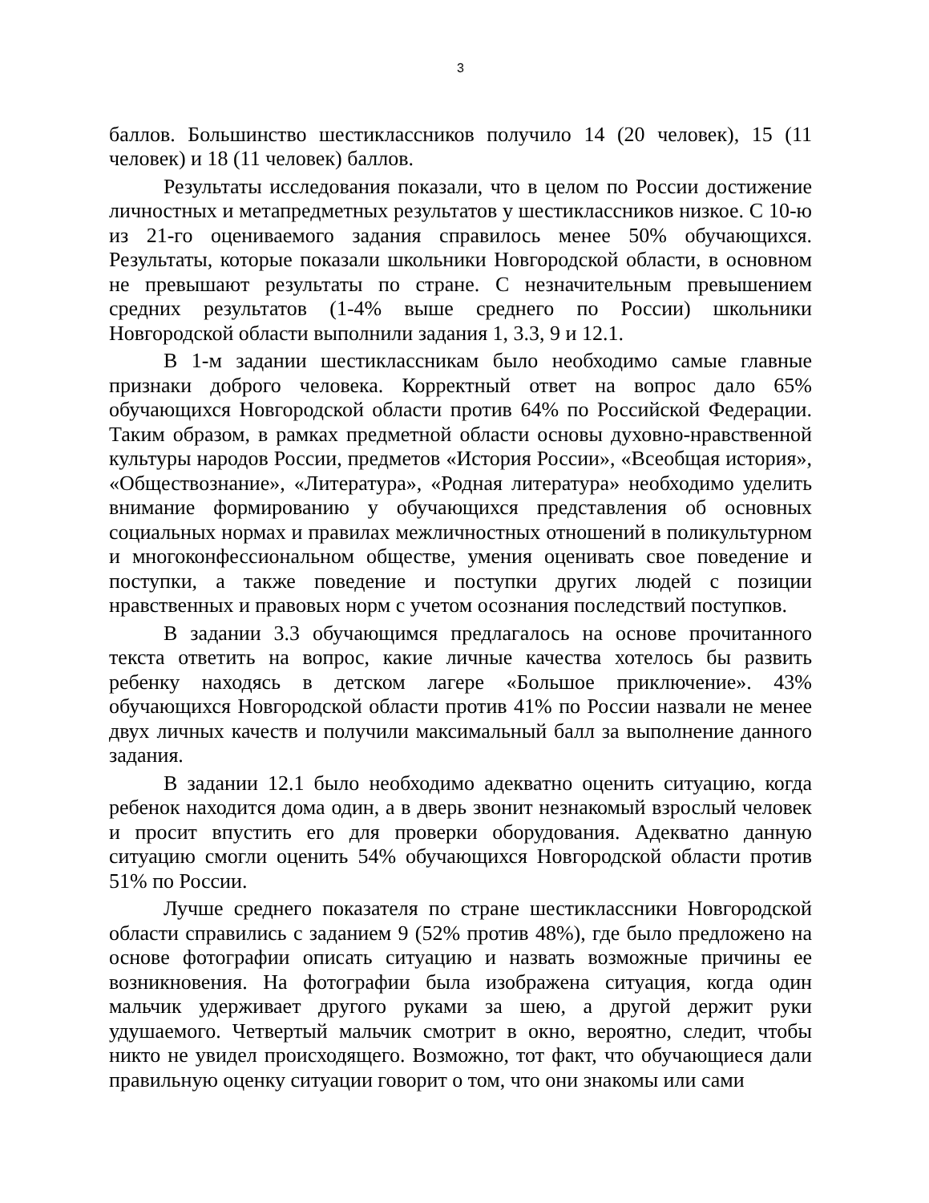3
баллов. Большинство шестиклассников получило 14 (20 человек), 15 (11 человек) и 18 (11 человек) баллов.
Результаты исследования показали, что в целом по России достижение личностных и метапредметных результатов у шестиклассников низкое. С 10-ю из 21-го оцениваемого задания справилось менее 50% обучающихся. Результаты, которые показали школьники Новгородской области, в основном не превышают результаты по стране. С незначительным превышением средних результатов (1-4% выше среднего по России) школьники Новгородской области выполнили задания 1, 3.3, 9 и 12.1.
В 1-м задании шестиклассникам было необходимо самые главные признаки доброго человека. Корректный ответ на вопрос дало 65% обучающихся Новгородской области против 64% по Российской Федерации. Таким образом, в рамках предметной области основы духовно-нравственной культуры народов России, предметов «История России», «Всеобщая история», «Обществознание», «Литература», «Родная литература» необходимо уделить внимание формированию у обучающихся представления об основных социальных нормах и правилах межличностных отношений в поликультурном и многоконфессиональном обществе, умения оценивать свое поведение и поступки, а также поведение и поступки других людей с позиции нравственных и правовых норм с учетом осознания последствий поступков.
В задании 3.3 обучающимся предлагалось на основе прочитанного текста ответить на вопрос, какие личные качества хотелось бы развить ребенку находясь в детском лагере «Большое приключение». 43% обучающихся Новгородской области против 41% по России назвали не менее двух личных качеств и получили максимальный балл за выполнение данного задания.
В задании 12.1 было необходимо адекватно оценить ситуацию, когда ребенок находится дома один, а в дверь звонит незнакомый взрослый человек и просит впустить его для проверки оборудования. Адекватно данную ситуацию смогли оценить 54% обучающихся Новгородской области против 51% по России.
Лучше среднего показателя по стране шестиклассники Новгородской области справились с заданием 9 (52% против 48%), где было предложено на основе фотографии описать ситуацию и назвать возможные причины ее возникновения. На фотографии была изображена ситуация, когда один мальчик удерживает другого руками за шею, а другой держит руки удушаемого. Четвертый мальчик смотрит в окно, вероятно, следит, чтобы никто не увидел происходящего. Возможно, тот факт, что обучающиеся дали правильную оценку ситуации говорит о том, что они знакомы или сами